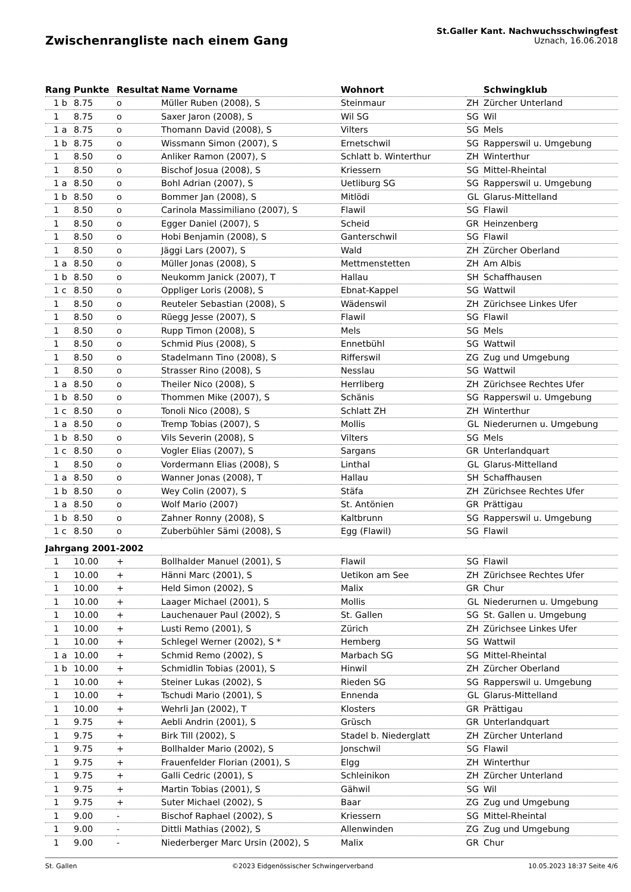Zwischenrangliste nach einem Gang
St.Galler Kant. Nachwuchsschwingfest
Uznach, 16.06.2018
| Rang | Punkte | Resultat | Name Vorname | Wohnort | | Schwingklub |
| --- | --- | --- | --- | --- | --- | --- |
| 1 b | 8.75 | o | Müller Ruben (2008), S | Steinmaur | ZH | Zürcher Unterland |
| 1 | 8.75 | o | Saxer Jaron (2008), S | Wil SG | SG | Wil |
| 1 a | 8.75 | o | Thomann David (2008), S | Vilters | SG | Mels |
| 1 b | 8.75 | o | Wissmann Simon (2007), S | Ernetschwil | SG | Rapperswil u. Umgebung |
| 1 | 8.50 | o | Anliker Ramon (2007), S | Schlatt b. Winterthur | ZH | Winterthur |
| 1 | 8.50 | o | Bischof Josua (2008), S | Kriessern | SG | Mittel-Rheintal |
| 1 a | 8.50 | o | Bohl Adrian (2007), S | Uetliburg SG | SG | Rapperswil u. Umgebung |
| 1 b | 8.50 | o | Bommer Jan (2008), S | Mitlödi | GL | Glarus-Mittelland |
| 1 | 8.50 | o | Carinola Massimiliano (2007), S | Flawil | SG | Flawil |
| 1 | 8.50 | o | Egger Daniel (2007), S | Scheid | GR | Heinzenberg |
| 1 | 8.50 | o | Hobi Benjamin (2008), S | Ganterschwil | SG | Flawil |
| 1 | 8.50 | o | Jäggi Lars (2007), S | Wald | ZH | Zürcher Oberland |
| 1 a | 8.50 | o | Müller Jonas (2008), S | Mettmenstetten | ZH | Am Albis |
| 1 b | 8.50 | o | Neukomm Janick (2007), T | Hallau | SH | Schaffhausen |
| 1 c | 8.50 | o | Oppliger Loris (2008), S | Ebnat-Kappel | SG | Wattwil |
| 1 | 8.50 | o | Reuteler Sebastian (2008), S | Wädenswil | ZH | Zürichsee Linkes Ufer |
| 1 | 8.50 | o | Rüegg Jesse (2007), S | Flawil | SG | Flawil |
| 1 | 8.50 | o | Rupp Timon (2008), S | Mels | SG | Mels |
| 1 | 8.50 | o | Schmid Pius (2008), S | Ennetbühl | SG | Wattwil |
| 1 | 8.50 | o | Stadelmann Tino (2008), S | Rifferswil | ZG | Zug und Umgebung |
| 1 | 8.50 | o | Strasser Rino (2008), S | Nesslau | SG | Wattwil |
| 1 a | 8.50 | o | Theiler Nico (2008), S | Herrliberg | ZH | Zürichsee Rechtes Ufer |
| 1 b | 8.50 | o | Thommen Mike (2007), S | Schänis | SG | Rapperswil u. Umgebung |
| 1 c | 8.50 | o | Tonoli Nico (2008), S | Schlatt ZH | ZH | Winterthur |
| 1 a | 8.50 | o | Tremp Tobias (2007), S | Mollis | GL | Niederurnen u. Umgebung |
| 1 b | 8.50 | o | Vils Severin (2008), S | Vilters | SG | Mels |
| 1 c | 8.50 | o | Vogler Elias (2007), S | Sargans | GR | Unterlandquart |
| 1 | 8.50 | o | Vordermann Elias (2008), S | Linthal | GL | Glarus-Mittelland |
| 1 a | 8.50 | o | Wanner Jonas (2008), T | Hallau | SH | Schaffhausen |
| 1 b | 8.50 | o | Wey Colin (2007), S | Stäfa | ZH | Zürichsee Rechtes Ufer |
| 1 a | 8.50 | o | Wolf Mario (2007) | St. Antönien | GR | Prättigau |
| 1 b | 8.50 | o | Zahner Ronny (2008), S | Kaltbrunn | SG | Rapperswil u. Umgebung |
| 1 c | 8.50 | o | Zuberbühler Sämi (2008), S | Egg (Flawil) | SG | Flawil |
| Jahrgang 2001-2002 | | | | | | |
| 1 | 10.00 | + | Bollhalder Manuel (2001), S | Flawil | SG | Flawil |
| 1 | 10.00 | + | Hänni Marc (2001), S | Uetikon am See | ZH | Zürichsee Rechtes Ufer |
| 1 | 10.00 | + | Held Simon (2002), S | Malix | GR | Chur |
| 1 | 10.00 | + | Laager Michael (2001), S | Mollis | GL | Niederurnen u. Umgebung |
| 1 | 10.00 | + | Lauchenauer Paul (2002), S | St. Gallen | SG | St. Gallen u. Umgebung |
| 1 | 10.00 | + | Lusti Remo (2001), S | Zürich | ZH | Zürichsee Linkes Ufer |
| 1 | 10.00 | + | Schlegel Werner (2002), S * | Hemberg | SG | Wattwil |
| 1 a | 10.00 | + | Schmid Remo (2002), S | Marbach SG | SG | Mittel-Rheintal |
| 1 b | 10.00 | + | Schmidlin Tobias (2001), S | Hinwil | ZH | Zürcher Oberland |
| 1 | 10.00 | + | Steiner Lukas (2002), S | Rieden SG | SG | Rapperswil u. Umgebung |
| 1 | 10.00 | + | Tschudi Mario (2001), S | Ennenda | GL | Glarus-Mittelland |
| 1 | 10.00 | + | Wehrli Jan (2002), T | Klosters | GR | Prättigau |
| 1 | 9.75 | + | Aebli Andrin (2001), S | Grüsch | GR | Unterlandquart |
| 1 | 9.75 | + | Birk Till (2002), S | Stadel b. Niederglatt | ZH | Zürcher Unterland |
| 1 | 9.75 | + | Bollhalder Mario (2002), S | Jonschwil | SG | Flawil |
| 1 | 9.75 | + | Frauenfelder Florian (2001), S | Elgg | ZH | Winterthur |
| 1 | 9.75 | + | Galli Cedric (2001), S | Schleinikon | ZH | Zürcher Unterland |
| 1 | 9.75 | + | Martin Tobias (2001), S | Gähwil | SG | Wil |
| 1 | 9.75 | + | Suter Michael (2002), S | Baar | ZG | Zug und Umgebung |
| 1 | 9.00 | - | Bischof Raphael (2002), S | Kriessern | SG | Mittel-Rheintal |
| 1 | 9.00 | - | Dittli Mathias (2002), S | Allenwinden | ZG | Zug und Umgebung |
| 1 | 9.00 | - | Niederberger Marc Ursin (2002), S | Malix | GR | Chur |
St. Gallen ©2023 Eidgenössischer Schwingerverband 10.05.2023 18:37 Seite 4/6